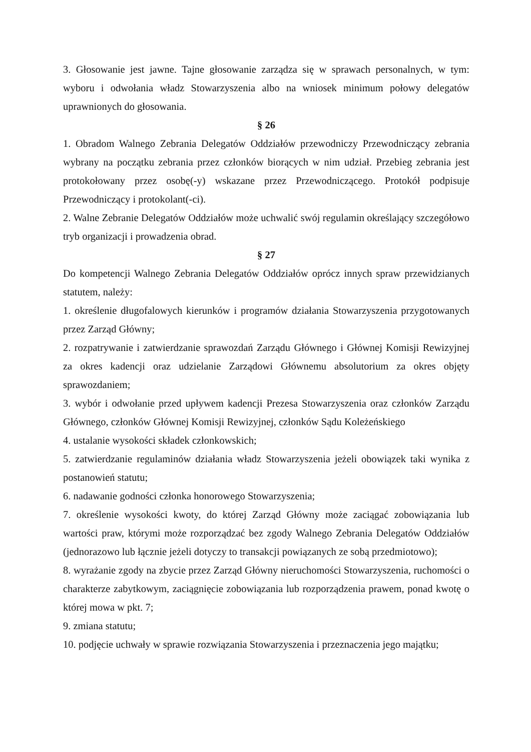3. Głosowanie jest jawne. Tajne głosowanie zarządza się w sprawach personalnych, w tym: wyboru i odwołania władz Stowarzyszenia albo na wniosek minimum połowy delegatów uprawnionych do głosowania.
§ 26
1. Obradom Walnego Zebrania Delegatów Oddziałów przewodniczy Przewodniczący zebrania wybrany na początku zebrania przez członków biorących w nim udział. Przebieg zebrania jest protokołowany przez osobę(-y) wskazane przez Przewodniczącego. Protokół podpisuje Przewodniczący i protokolant(-ci).
2. Walne Zebranie Delegatów Oddziałów może uchwalić swój regulamin określający szczegółowo tryb organizacji i prowadzenia obrad.
§ 27
Do kompetencji Walnego Zebrania Delegatów Oddziałów oprócz innych spraw przewidzianych statutem, należy:
1. określenie długofalowych kierunków i programów działania Stowarzyszenia przygotowanych przez Zarząd Główny;
2. rozpatrywanie i zatwierdzanie sprawozdań Zarządu Głównego i Głównej Komisji Rewizyjnej za okres kadencji oraz udzielanie Zarządowi Głównemu absolutorium za okres objęty sprawozdaniem;
3. wybór i odwołanie przed upływem kadencji Prezesa Stowarzyszenia oraz członków Zarządu Głównego, członków Głównej Komisji Rewizyjnej, członków Sądu Koleżeńskiego
4. ustalanie wysokości składek członkowskich;
5. zatwierdzanie regulaminów działania władz Stowarzyszenia jeżeli obowiązek taki wynika z postanowień statutu;
6. nadawanie godności członka honorowego Stowarzyszenia;
7. określenie wysokości kwoty, do której Zarząd Główny może zaciągać zobowiązania lub wartości praw, którymi może rozporządzać bez zgody Walnego Zebrania Delegatów Oddziałów (jednorazowo lub łącznie jeżeli dotyczy to transakcji powiązanych ze sobą przedmiotowo);
8. wyrażanie zgody na zbycie przez Zarząd Główny nieruchomości Stowarzyszenia, ruchomości o charakterze zabytkowym, zaciągnięcie zobowiązania lub rozporządzenia prawem, ponad kwotę o której mowa w pkt. 7;
9. zmiana statutu;
10. podjęcie uchwały w sprawie rozwiązania Stowarzyszenia i przeznaczenia jego majątku;